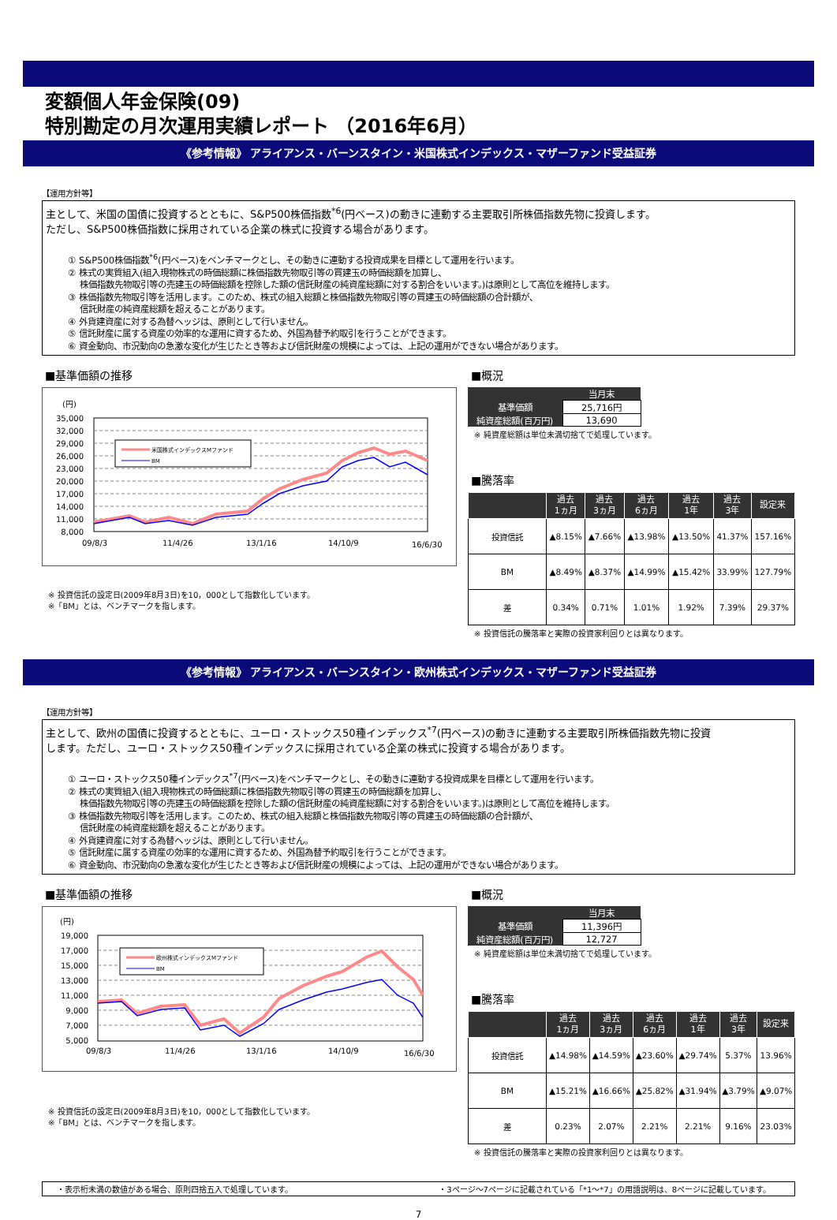変額個人年金保険(09)
特別勘定の月次運用実績レポート （2016年6月）
《参考情報》 アライアンス・バーンスタイン・米国株式インデックス・マザーファンド受益証券
【運用方針等】
主として、米国の国債に投資するとともに、S&P500株価指数<sup>*6</sup>(円ベース)の動きに連動する主要取引所株価指数先物に投資します。
ただし、S&P500株価指数に採用されている企業の株式に投資する場合があります。
① S&P500株価指数<sup>*6</sup>(円ベース)をベンチマークとし、その動きに連動する投資成果を目標として運用を行います。
② 株式の実質組入(組入現物株式の時価総額に株価指数先物取引等の買建玉の時価総額を加算し、
　 株価指数先物取引等の売建玉の時価総額を控除した額の信託財産の純資産総額に対する割合をいいます。)は原則として高位を維持します。
③ 株価指数先物取引等を活用します。このため、株式の組入総額と株価指数先物取引等の買建玉の時価総額の合計額が、
　 信託財産の純資産総額を超えることがあります。
④ 外貨建資産に対する為替ヘッジは、原則として行いません。
⑤ 信託財産に属する資産の効率的な運用に資するため、外国為替予約取引を行うことができます。
⑥ 資金動向、市況動向の急激な変化が生じたとき等および信託財産の規模によっては、上記の運用ができない場合があります。
■基準価額の推移
(円)
35,000
32,000
29,000
26,000
23,000
20,000
17,000
14,000
11,000
8,000
米国株式インデックスMファンド
BM
09/8/3
11/4/26
13/1/16
14/10/9
16/6/30
※ 投資信託の設定日(2009年8月3日)を10，000として指数化しています。
※「BM」とは、ベンチマークを指します。
■概況
| | 当月末 |
| --- | --- |
| 基準価額 | 25,716円 |
| 純資産総額(百万円) | 13,690 |
※ 純資産総額は単位未満切捨てで処理しています。
■騰落率
| | 過去 1ヵ月 | 過去 3ヵ月 | 過去 6ヵ月 | 過去 1年 | 過去 3年 | 設定来 |
| --- | --- | --- | --- | --- | --- | --- |
| 投資信託 | ▲8.15% | ▲7.66% | ▲13.98% | ▲13.50% | 41.37% | 157.16% |
| BM | ▲8.49% | ▲8.37% | ▲14.99% | ▲15.42% | 33.99% | 127.79% |
| 差 | 0.34% | 0.71% | 1.01% | 1.92% | 7.39% | 29.37% |
※ 投資信託の騰落率と実際の投資家利回りとは異なります。
《参考情報》 アライアンス・バーンスタイン・欧州株式インデックス・マザーファンド受益証券
【運用方針等】
主として、欧州の国債に投資するとともに、ユーロ・ストックス50種インデックス<sup>*7</sup>(円ベース)の動きに連動する主要取引所株価指数先物に投資
します。ただし、ユーロ・ストックス50種インデックスに採用されている企業の株式に投資する場合があります。
① ユーロ・ストックス50種インデックス<sup>*7</sup>(円ベース)をベンチマークとし、その動きに連動する投資成果を目標として運用を行います。
② 株式の実質組入(組入現物株式の時価総額に株価指数先物取引等の買建玉の時価総額を加算し、
　 株価指数先物取引等の売建玉の時価総額を控除した額の信託財産の純資産総額に対する割合をいいます。)は原則として高位を維持します。
③ 株価指数先物取引等を活用します。このため、株式の組入総額と株価指数先物取引等の買建玉の時価総額の合計額が、
　 信託財産の純資産総額を超えることがあります。
④ 外貨建資産に対する為替ヘッジは、原則として行いません。
⑤ 信託財産に属する資産の効率的な運用に資するため、外国為替予約取引を行うことができます。
⑥ 資金動向、市況動向の急激な変化が生じたとき等および信託財産の規模によっては、上記の運用ができない場合があります。
■基準価額の推移
(円)
19,000
17,000
15,000
13,000
11,000
9,000
7,000
5,000
欧州株式インデックスMファンド
BM
09/8/3
11/4/26
13/1/16
14/10/9
16/6/30
※ 投資信託の設定日(2009年8月3日)を10，000として指数化しています。
※「BM」とは、ベンチマークを指します。
■概況
| | 当月末 |
| --- | --- |
| 基準価額 | 11,396円 |
| 純資産総額(百万円) | 12,727 |
※ 純資産総額は単位未満切捨てで処理しています。
■騰落率
| | 過去 1ヵ月 | 過去 3ヵ月 | 過去 6ヵ月 | 過去 1年 | 過去 3年 | 設定来 |
| --- | --- | --- | --- | --- | --- | --- |
| 投資信託 | ▲14.98% | ▲14.59% | ▲23.60% | ▲29.74% | 5.37% | 13.96% |
| BM | ▲15.21% | ▲16.66% | ▲25.82% | ▲31.94% | ▲3.79% | ▲9.07% |
| 差 | 0.23% | 2.07% | 2.21% | 2.21% | 9.16% | 23.03% |
※ 投資信託の騰落率と実際の投資家利回りとは異なります。
・表示桁未満の数値がある場合、原則四捨五入で処理しています。 ・3ページ～7ページに記載されている「*1～*7」の用語説明は、8ページに記載しています。
7